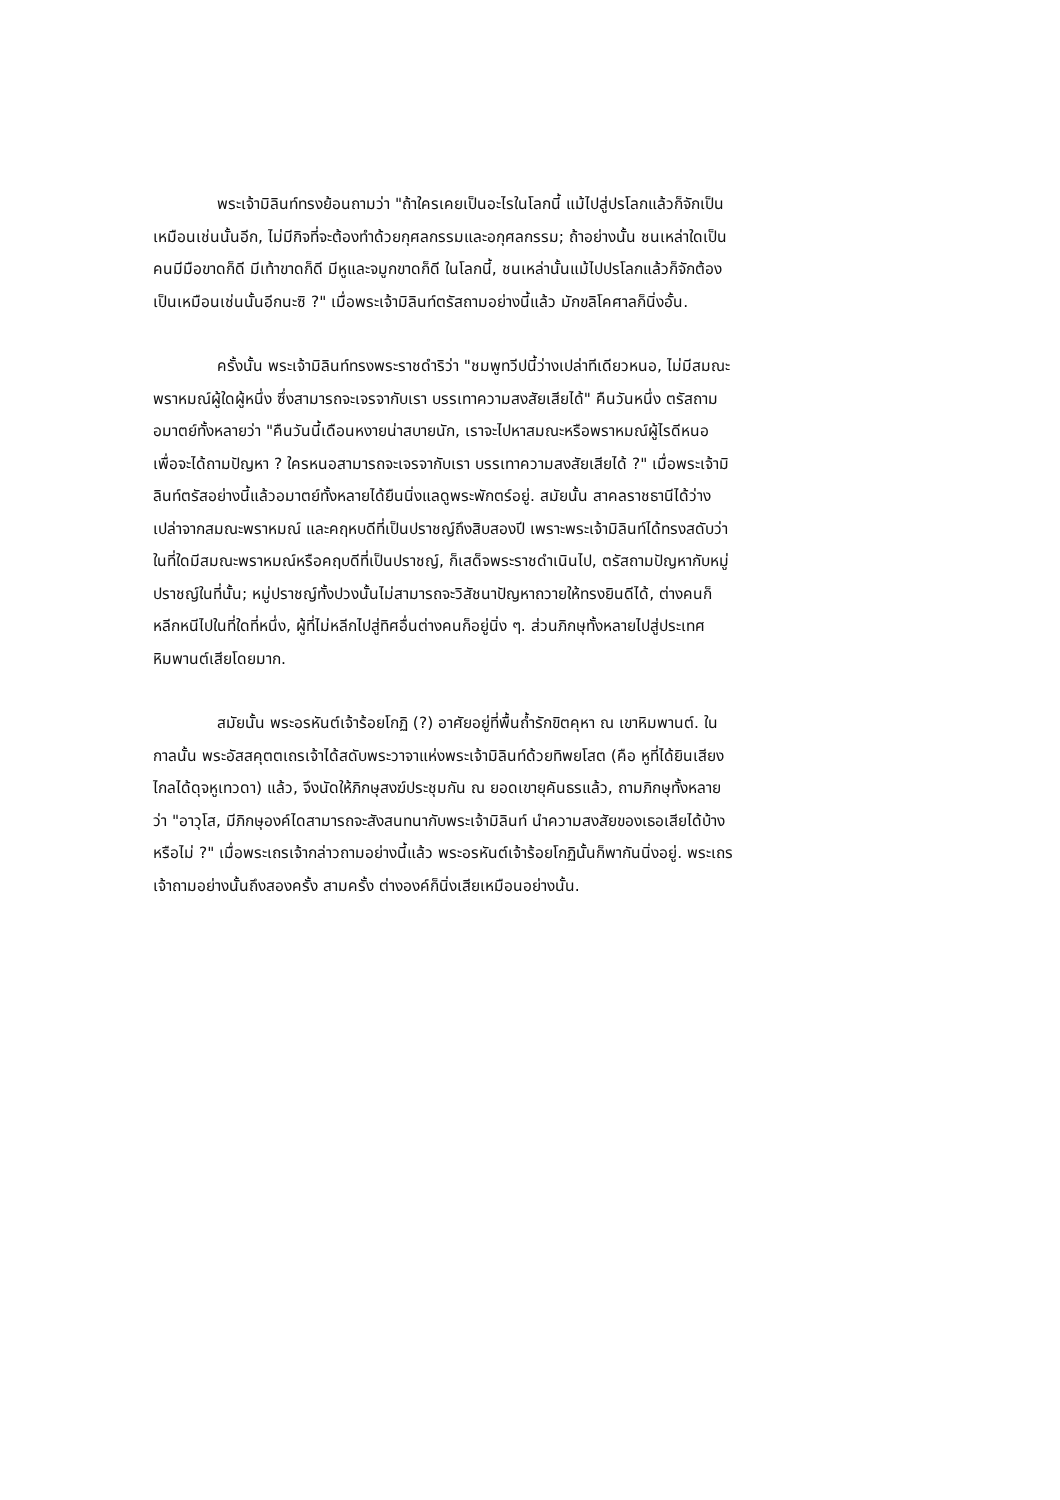พระเจ้ามิลินท์ทรงย้อนถามว่า "ถ้าใครเคยเป็นอะไรในโลกนี้ แม้ไปสู่ปรโลกแล้วก็จักเป็นเหมือนเช่นนั้นอีก, ไม่มีกิจที่จะต้องทำด้วยกุศลกรรมและอกุศลกรรม; ถ้าอย่างนั้น ชนเหล่าใดเป็นคนมีมือขาดก็ดี มีเท้าขาดก็ดี มีหูและจมูกขาดก็ดี ในโลกนี้, ชนเหล่านั้นแม้ไปปรโลกแล้วก็จักต้องเป็นเหมือนเช่นนั้นอีกนะซิ ?" เมื่อพระเจ้ามิลินท์ตรัสถามอย่างนี้แล้ว มักขลิโคศาลก็นิ่งอั้น.
ครั้งนั้น พระเจ้ามิลินท์ทรงพระราชดำริว่า "ชมพูทวีปนี้ว่างเปล่าทีเดียวหนอ, ไม่มีสมณะพราหมณ์ผู้ใดผู้หนึ่ง ซึ่งสามารถจะเจรจากับเรา บรรเทาความสงสัยเสียได้" คืนวันหนึ่ง ตรัสถามอมาตย์ทั้งหลายว่า "คืนวันนี้เดือนหงายน่าสบายนัก, เราจะไปหาสมณะหรือพราหมณ์ผู้ไรดีหนอ เพื่อจะได้ถามปัญหา ? ใครหนอสามารถจะเจรจากับเรา บรรเทาความสงสัยเสียได้ ?" เมื่อพระเจ้ามิลินท์ตรัสอย่างนี้แล้วอมาตย์ทั้งหลายได้ยืนนิ่งแลดูพระพักตร์อยู่. สมัยนั้น สาคลราชธานีได้ว่างเปล่าจากสมณะพราหมณ์ และคฤหบดีที่เป็นปราชญ์ถึงสิบสองปี เพราะพระเจ้ามิลินท์ได้ทรงสดับว่าในที่ใดมีสมณะพราหมณ์หรือคฤบดีที่เป็นปราชญ์, ก็เสด็จพระราชดำเนินไป, ตรัสถามปัญหากับหมู่ปราชญ์ในที่นั้น; หมู่ปราชญ์ทั้งปวงนั้นไม่สามารถจะวิสัชนาปัญหาถวายให้ทรงยินดีได้, ต่างคนก็หลีกหนีไปในที่ใดที่หนึ่ง, ผู้ที่ไม่หลีกไปสู่ทิศอื่นต่างคนก็อยู่นิ่ง ๆ. ส่วนภิกษุทั้งหลายไปสู่ประเทศหิมพานต์เสียโดยมาก.
สมัยนั้น พระอรหันต์เจ้าร้อยโกฏิ (?) อาศัยอยู่ที่พื้นถ้ำรักขิตคุหา ณ เขาหิมพานต์. ในกาลนั้น พระอัสสคุตตเถรเจ้าได้สดับพระวาจาแห่งพระเจ้ามิลินท์ด้วยทิพยโสต (คือ หูที่ได้ยินเสียงไกลได้ดุจหูเทวดา) แล้ว, จึงนัดให้ภิกษุสงฆ์ประชุมกัน ณ ยอดเขายุคันธรแล้ว, ถามภิกษุทั้งหลายว่า "อาวุโส, มีภิกษุองค์ไดสามารถจะสังสนทนากับพระเจ้ามิลินท์ นำความสงสัยของเธอเสียได้บ้างหรือไม่ ?" เมื่อพระเถรเจ้ากล่าวถามอย่างนี้แล้ว พระอรหันต์เจ้าร้อยโกฏินั้นก็พากันนิ่งอยู่. พระเถรเจ้าถามอย่างนั้นถึงสองครั้ง สามครั้ง ต่างองค์ก็นิ่งเสียเหมือนอย่างนั้น.